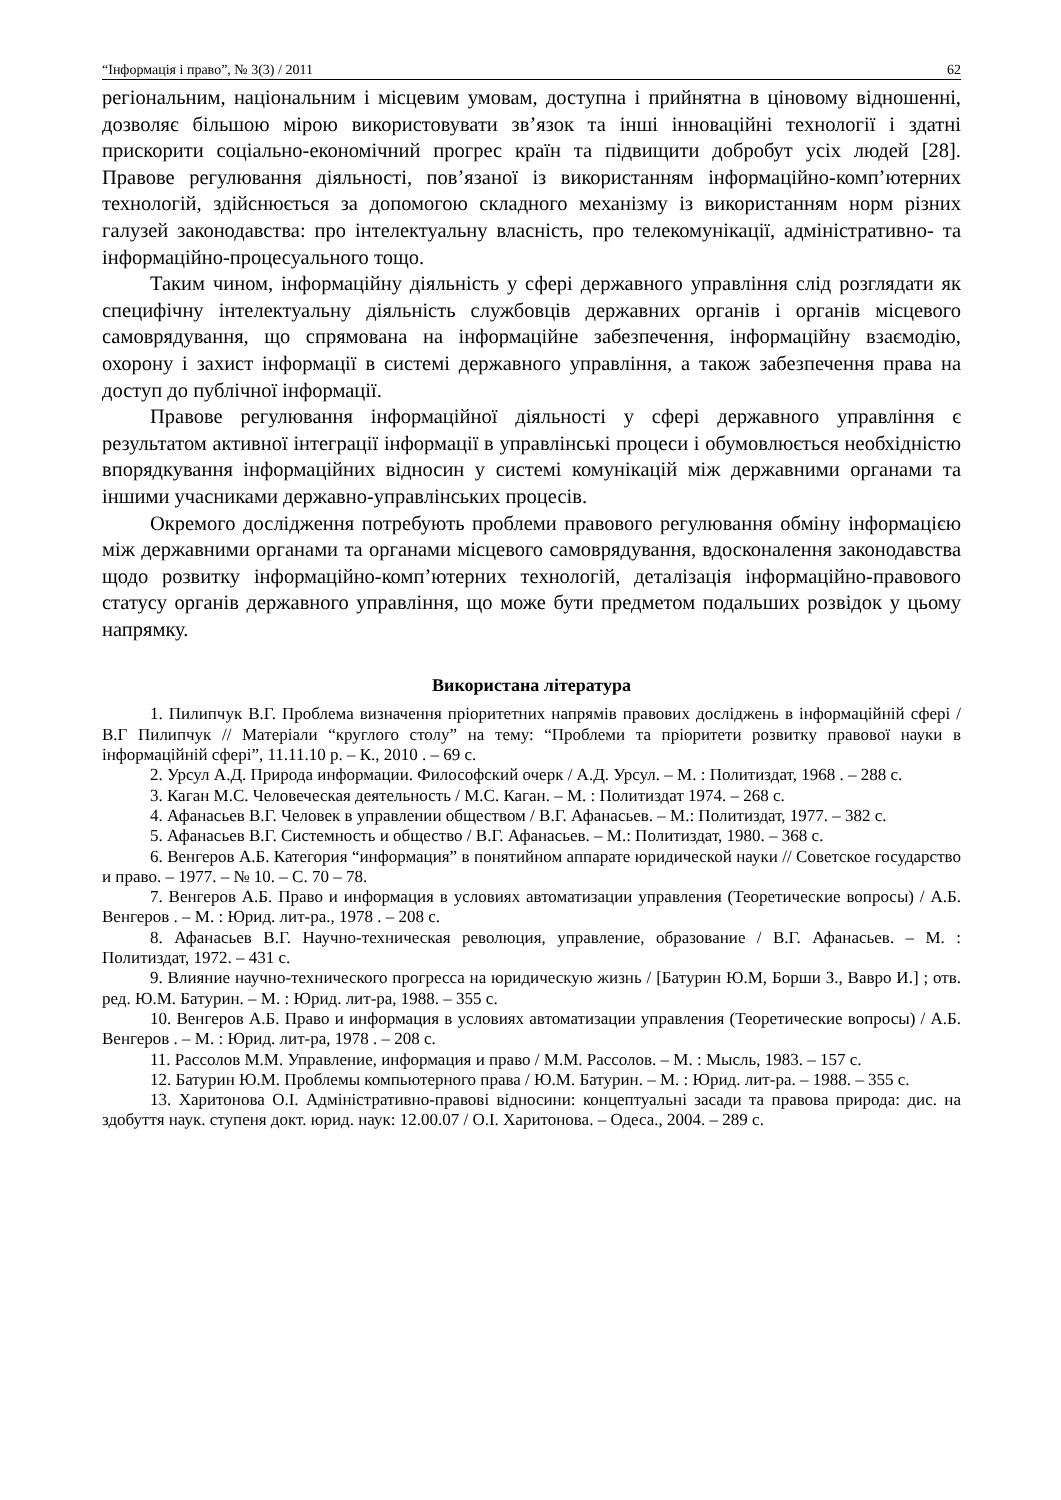“Інформація і право”, № 3(3) / 2011 62
регіональним, національним і місцевим умовам, доступна і прийнятна в ціновому відношенні, дозволяє більшою мірою використовувати зв’язок та інші інноваційні технології і здатні прискорити соціально-економічний прогрес країн та підвищити добробут усіх людей [28]. Правове регулювання діяльності, пов’язаної із використанням інформаційно-комп’ютерних технологій, здійснюється за допомогою складного механізму із використанням норм різних галузей законодавства: про інтелектуальну власність, про телекомунікації, адміністративно- та інформаційно-процесуального тощо.
Таким чином, інформаційну діяльність у сфері державного управління слід розглядати як специфічну інтелектуальну діяльність службовців державних органів і органів місцевого самоврядування, що спрямована на інформаційне забезпечення, інформаційну взаємодію, охорону і захист інформації в системі державного управління, а також забезпечення права на доступ до публічної інформації.
Правове регулювання інформаційної діяльності у сфері державного управління є результатом активної інтеграції інформації в управлінські процеси і обумовлюється необхідністю впорядкування інформаційних відносин у системі комунікацій між державними органами та іншими учасниками державно-управлінських процесів.
Окремого дослідження потребують проблеми правового регулювання обміну інформацією між державними органами та органами місцевого самоврядування, вдосконалення законодавства щодо розвитку інформаційно-комп’ютерних технологій, деталізація інформаційно-правового статусу органів державного управління, що може бути предметом подальших розвідок у цьому напрямку.
Використана література
1. Пилипчук В.Г. Проблема визначення пріоритетних напрямів правових досліджень в інформаційній сфері / В.Г Пилипчук // Матеріали “круглого столу” на тему: “Проблеми та пріоритети розвитку правової науки в інформаційній сфері”, 11.11.10 р. – К., 2010 . – 69 с.
2. Урсул А.Д. Природа информации. Философский очерк / А.Д. Урсул. – М. : Политиздат, 1968 . – 288 с.
3. Каган М.С. Человеческая деятельность / М.С. Каган. – М. : Политиздат 1974. – 268 с.
4. Афанасьев В.Г. Человек в управлении обществом / В.Г. Афанасьев. – М.: Политиздат, 1977. – 382 с.
5. Афанасьев В.Г. Системность и общество / В.Г. Афанасьев. – М.: Политиздат, 1980. – 368 с.
6. Венгеров А.Б. Категория “информация” в понятийном аппарате юридической науки // Советское государство и право. – 1977. – № 10. – С. 70 – 78.
7. Венгеров А.Б. Право и информация в условиях автоматизации управления (Теоретические вопросы) / А.Б. Венгеров . – М. : Юрид. лит-ра., 1978 . – 208 с.
8. Афанасьев В.Г. Научно-техническая революция, управление, образование / В.Г. Афанасьев. – М. : Политиздат, 1972. – 431 с.
9. Влияние научно-технического прогресса на юридическую жизнь / [Батурин Ю.М, Борши З., Вавро И.] ; отв. ред. Ю.М. Батурин. – М. : Юрид. лит-ра, 1988. – 355 с.
10. Венгеров А.Б. Право и информация в условиях автоматизации управления (Теоретические вопросы) / А.Б. Венгеров . – М. : Юрид. лит-ра, 1978 . – 208 с.
11. Рассолов М.М. Управление, информация и право / М.М. Рассолов. – М. : Мысль, 1983. – 157 с.
12. Батурин Ю.М. Проблемы компьютерного права / Ю.М. Батурин. – М. : Юрид. лит-ра. – 1988. – 355 с.
13. Харитонова О.І. Адміністративно-правові відносини: концептуальні засади та правова природа: дис. на здобуття наук. ступеня докт. юрид. наук: 12.00.07 / О.І. Харитонова. – Одеса., 2004. – 289 с.